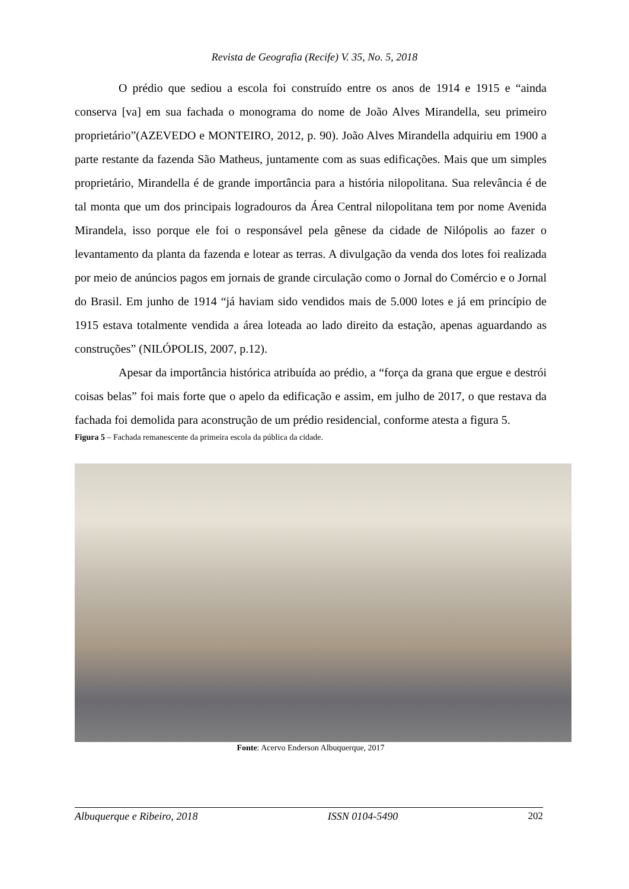Revista de Geografia (Recife) V. 35, No. 5, 2018
O prédio que sediou a escola foi construído entre os anos de 1914 e 1915 e “ainda conserva [va] em sua fachada o monograma do nome de João Alves Mirandella, seu primeiro proprietário”(AZEVEDO e MONTEIRO, 2012, p. 90). João Alves Mirandella adquiriu em 1900 a parte restante da fazenda São Matheus, juntamente com as suas edificações. Mais que um simples proprietário, Mirandella é de grande importância para a história nilopolitana. Sua relevância é de tal monta que um dos principais logradouros da Área Central nilopolitana tem por nome Avenida Mirandela, isso porque ele foi o responsável pela gênese da cidade de Nilópolis ao fazer o levantamento da planta da fazenda e lotear as terras. A divulgação da venda dos lotes foi realizada por meio de anúncios pagos em jornais de grande circulação como o Jornal do Comércio e o Jornal do Brasil. Em junho de 1914 “já haviam sido vendidos mais de 5.000 lotes e já em princípio de 1915 estava totalmente vendida a área loteada ao lado direito da estação, apenas aguardando as construções” (NILÓPOLIS, 2007, p.12).
Apesar da importância histórica atribuída ao prédio, a “força da grana que ergue e destrói coisas belas” foi mais forte que o apelo da edificação e assim, em julho de 2017, o que restava da fachada foi demolida para aconstrução de um prédio residencial, conforme atesta a figura 5.
Figura 5 – Fachada remanescente da primeira escola da pública da cidade.
Fonte: Acervo Enderson Albuquerque, 2017
Albuquerque e Ribeiro, 2018 ISSN 0104-5490 202